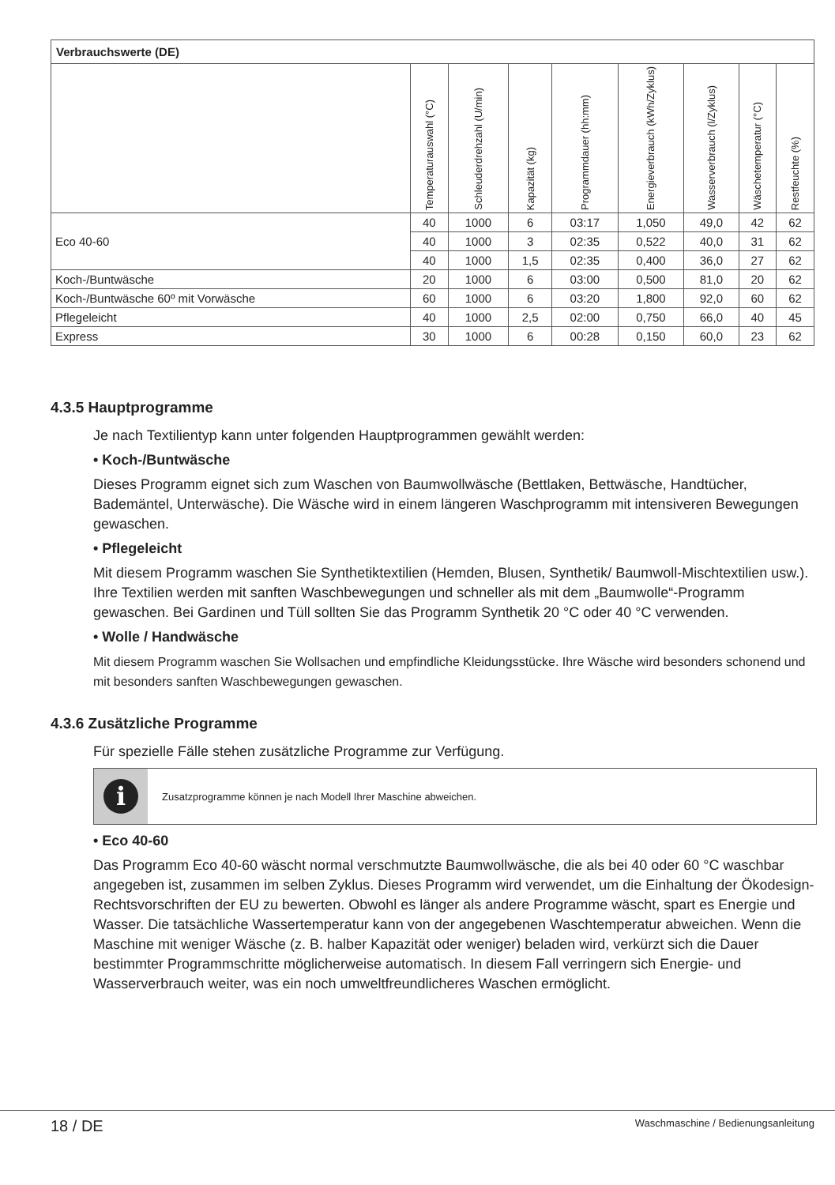| Verbrauchswerte (DE) | | | | | | | | |
| --- | --- | --- | --- | --- | --- | --- | --- | --- |
| | Temperaturauswahl (°C) | Schleuderdrehzahl (U/min) | Kapazität (kg) | Programmdauer (hh:mm) | Energieverbrauch (kWh/Zyklus) | Wasserverbrauch (l/Zyklus) | Wäschetemperatur (°C) | Restfeuchte (%) |
| Eco 40-60 | 40 | 1000 | 6 | 03:17 | 1,050 | 49,0 | 42 | 62 |
| | 40 | 1000 | 3 | 02:35 | 0,522 | 40,0 | 31 | 62 |
| | 40 | 1000 | 1,5 | 02:35 | 0,400 | 36,0 | 27 | 62 |
| Koch-/Buntwäsche | 20 | 1000 | 6 | 03:00 | 0,500 | 81,0 | 20 | 62 |
| Koch-/Buntwäsche 60º mit Vorwäsche | 60 | 1000 | 6 | 03:20 | 1,800 | 92,0 | 60 | 62 |
| Pflegeleicht | 40 | 1000 | 2,5 | 02:00 | 0,750 | 66,0 | 40 | 45 |
| Express | 30 | 1000 | 6 | 00:28 | 0,150 | 60,0 | 23 | 62 |
4.3.5 Hauptprogramme
Je nach Textilientyp kann unter folgenden Hauptprogrammen gewählt werden:
• Koch-/Buntwäsche
Dieses Programm eignet sich zum Waschen von Baumwollwäsche (Bettlaken, Bettwäsche, Handtücher, Bademäntel, Unterwäsche). Die Wäsche wird in einem längeren Waschprogramm mit intensiveren Bewegungen gewaschen.
• Pflegeleicht
Mit diesem Programm waschen Sie Synthetiktextilien (Hemden, Blusen, Synthetik/ Baumwoll-Mischtextilien usw.). Ihre Textilien werden mit sanften Waschbewegungen und schneller als mit dem „Baumwolle“-Programm gewaschen. Bei Gardinen und Tüll sollten Sie das Programm Synthetik 20 °C oder 40 °C verwenden.
• Wolle / Handwäsche
Mit diesem Programm waschen Sie Wollsachen und empfindliche Kleidungsstücke. Ihre Wäsche wird besonders schonend und mit besonders sanften Waschbewegungen gewaschen.
4.3.6 Zusätzliche Programme
Für spezielle Fälle stehen zusätzliche Programme zur Verfügung.
i
Zusatzprogramme können je nach Modell Ihrer Maschine abweichen.
• Eco 40-60
Das Programm Eco 40-60 wäscht normal verschmutzte Baumwollwäsche, die als bei 40 oder 60 °C waschbar angegeben ist, zusammen im selben Zyklus. Dieses Programm wird verwendet, um die Einhaltung der Ökodesign-Rechtsvorschriften der EU zu bewerten. Obwohl es länger als andere Programme wäscht, spart es Energie und Wasser. Die tatsächliche Wassertemperatur kann von der angegebenen Waschtemperatur abweichen. Wenn die Maschine mit weniger Wäsche (z. B. halber Kapazität oder weniger) beladen wird, verkürzt sich die Dauer bestimmter Programmschritte möglicherweise automatisch. In diesem Fall verringern sich Energie- und Wasserverbrauch weiter, was ein noch umweltfreundlicheres Waschen ermöglicht.
18 / DE Waschmaschine / Bedienungsanleitung